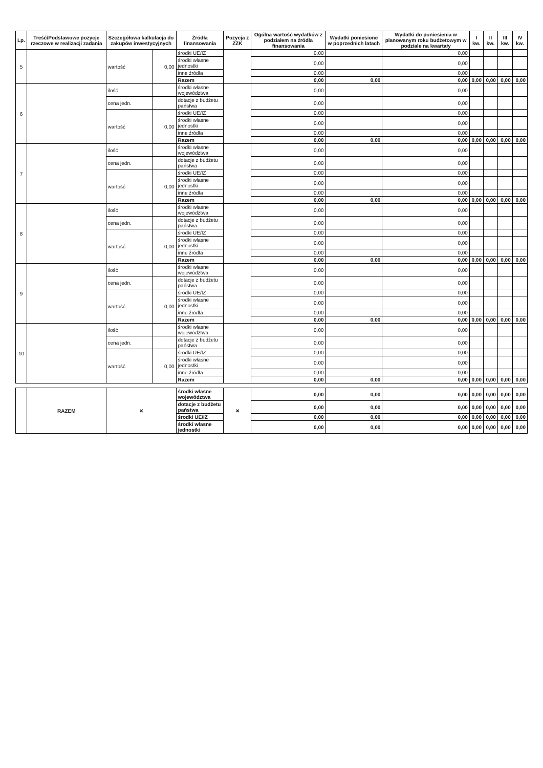| Lp. | Treść/Podstawowe pozycje rzeczowe w realizacji zadania | Szczegółowa kalkulacja do zakupów inwestycyjnych | | Źródła finansowania | Pozycja z ZZK | Ogólna wartość wydatków z podziałem na źródła finansowania | Wydatki poniesione w poprzednich latach | Wydatki do poniesienia w planowanym roku budżetowym w podziale na kwartały | I kw. | II kw. | III kw. | IV kw. |
| --- | --- | --- | --- | --- | --- | --- | --- | --- | --- | --- | --- | --- |
| 5 | | wartość | 0,00 | środki UE/IZ | | 0,00 | | 0,00 | | | | |
| | | | | środki własne jednostki | | 0,00 | | 0,00 | | | | |
| | | | | inne źródła | | 0,00 | | 0,00 | | | | |
| | | | | Razem | | 0,00 | 0,00 | 0,00 | 0,00 | 0,00 | 0,00 | 0,00 |
| 6 | | ilość | | środki własne województwa | | 0,00 | | 0,00 | | | | |
| | | cena jedn. | | dotacje z budżetu państwa | | 0,00 | | 0,00 | | | | |
| | | wartość | 0,00 | środki UE/IZ | | 0,00 | | 0,00 | | | | |
| | | | | środki własne jednostki | | 0,00 | | 0,00 | | | | |
| | | | | inne źródła | | 0,00 | | 0,00 | | | | |
| | | | | Razem | | 0,00 | 0,00 | 0,00 | 0,00 | 0,00 | 0,00 | 0,00 |
| 7 | | ilość | | środki własne województwa | | 0,00 | | 0,00 | | | | |
| | | cena jedn. | | dotacje z budżetu państwa | | 0,00 | | 0,00 | | | | |
| | | wartość | 0,00 | środki UE/IZ | | 0,00 | | 0,00 | | | | |
| | | | | środki własne jednostki | | 0,00 | | 0,00 | | | | |
| | | | | inne źródła | | 0,00 | | 0,00 | | | | |
| | | | | Razem | | 0,00 | 0,00 | 0,00 | 0,00 | 0,00 | 0,00 | 0,00 |
| 8 | | ilość | | środki własne województwa | | 0,00 | | 0,00 | | | | |
| | | cena jedn. | | dotacje z budżetu państwa | | 0,00 | | 0,00 | | | | |
| | | wartość | 0,00 | środki UE/IZ | | 0,00 | | 0,00 | | | | |
| | | | | środki własne jednostki | | 0,00 | | 0,00 | | | | |
| | | | | inne źródła | | 0,00 | | 0,00 | | | | |
| | | | | Razem | | 0,00 | 0,00 | 0,00 | 0,00 | 0,00 | 0,00 | 0,00 |
| 9 | | ilość | | środki własne województwa | | 0,00 | | 0,00 | | | | |
| | | cena jedn. | | dotacje z budżetu państwa | | 0,00 | | 0,00 | | | | |
| | | wartość | 0,00 | środki UE/IZ | | 0,00 | | 0,00 | | | | |
| | | | | środki własne jednostki | | 0,00 | | 0,00 | | | | |
| | | | | inne źródła | | 0,00 | | 0,00 | | | | |
| | | | | Razem | | 0,00 | 0,00 | 0,00 | 0,00 | 0,00 | 0,00 | 0,00 |
| 10 | | ilość | | środki własne województwa | | 0,00 | | 0,00 | | | | |
| | | cena jedn. | | dotacje z budżetu państwa | | 0,00 | | 0,00 | | | | |
| | | wartość | 0,00 | środki UE/IZ | | 0,00 | | 0,00 | | | | |
| | | | | środki własne jednostki | | 0,00 | | 0,00 | | | | |
| | | | | inne źródła | | 0,00 | | 0,00 | | | | |
| | | | | Razem | | 0,00 | 0,00 | 0,00 | 0,00 | 0,00 | 0,00 | 0,00 |
| | RAZEM | ✕ | | środki własne województwa | ✕ | 0,00 | 0,00 | 0,00 | 0,00 | 0,00 | 0,00 | 0,00 |
| | | | | dotacje z budżetu państwa | | 0,00 | 0,00 | 0,00 | 0,00 | 0,00 | 0,00 | 0,00 |
| | | | | środki UE/IZ | | 0,00 | 0,00 | 0,00 | 0,00 | 0,00 | 0,00 | 0,00 |
| | | | | środki własne jednostki | | 0,00 | 0,00 | 0,00 | 0,00 | 0,00 | 0,00 | 0,00 |